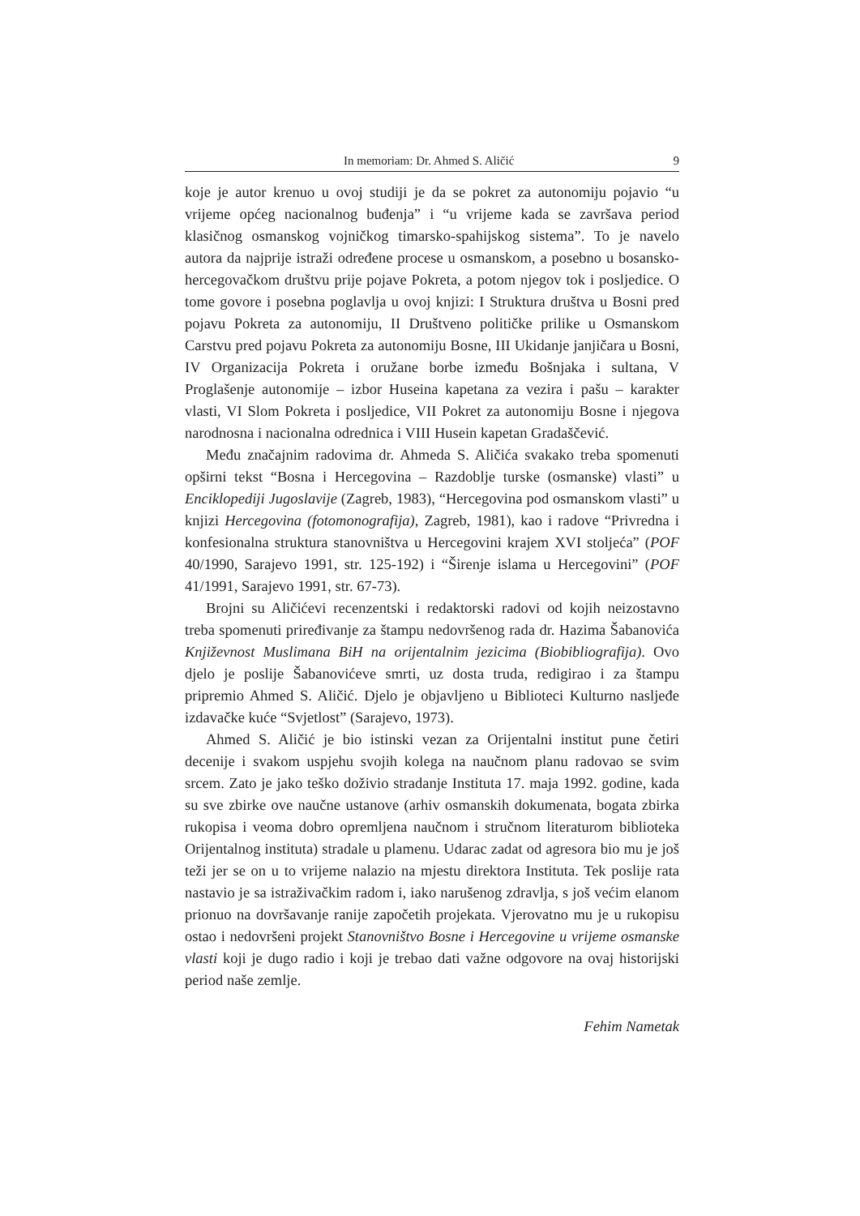In memoriam: Dr. Ahmed S. Aličić 9
koje je autor krenuo u ovoj studiji je da se pokret za autonomiju pojavio “u vrijeme općeg nacionalnog buđenja” i “u vrijeme kada se završava period klasičnog osmanskog vojničkog timarsko-spahijskog sistema”. To je navelo autora da najprije istraži određene procese u osmanskom, a posebno u bosansko-hercegovačkom društvu prije pojave Pokreta, a potom njegov tok i posljedice. O tome govore i posebna poglavlja u ovoj knjizi: I Struktura društva u Bosni pred pojavu Pokreta za autonomiju, II Društveno političke prilike u Osmanskom Carstvu pred pojavu Pokreta za autonomiju Bosne, III Ukidanje janjičara u Bosni, IV Organizacija Pokreta i oružane borbe između Bošnjaka i sultana, V Proglašenje autonomije – izbor Huseina kapetana za vezira i pašu – karakter vlasti, VI Slom Pokreta i posljedice, VII Pokret za autonomiju Bosne i njegova narodnosna i nacionalna odrednica i VIII Husein kapetan Gradaščević.
Među značajnim radovima dr. Ahmeda S. Aličića svakako treba spomenuti opširni tekst “Bosna i Hercegovina – Razdoblje turske (osmanske) vlasti” u Enciklopediji Jugoslavije (Zagreb, 1983), “Hercegovina pod osmanskom vlasti” u knjizi Hercegovina (fotomonografija), Zagreb, 1981), kao i radove “Privredna i konfesionalna struktura stanovništva u Hercegovini krajem XVI stoljeća” (POF 40/1990, Sarajevo 1991, str. 125-192) i “Širenje islama u Hercegovini” (POF 41/1991, Sarajevo 1991, str. 67-73).
Brojni su Aličićevi recenzentski i redaktorski radovi od kojih neizostavno treba spomenuti priređivanje za štampu nedovršenog rada dr. Hazima Šabanovića Književnost Muslimana BiH na orijentalnim jezicima (Biobibliografija). Ovo djelo je poslije Šabanovićeve smrti, uz dosta truda, redigirao i za štampu pripremio Ahmed S. Aličić. Djelo je objavljeno u Biblioteci Kulturno nasljeđe izdavačke kuće “Svjetlost” (Sarajevo, 1973).
Ahmed S. Aličić je bio istinski vezan za Orijentalni institut pune četiri decenije i svakom uspjehu svojih kolega na naučnom planu radovao se svim srcem. Zato je jako teško doživio stradanje Instituta 17. maja 1992. godine, kada su sve zbirke ove naučne ustanove (arhiv osmanskih dokumenata, bogata zbirka rukopisa i veoma dobro opremljena naučnom i stručnom literaturom biblioteka Orijentalnog instituta) stradale u plamenu. Udarac zadat od agresora bio mu je još teži jer se on u to vrijeme nalazio na mjestu direktora Instituta. Tek poslije rata nastavio je sa istraživačkim radom i, iako narušenog zdravlja, s još većim elanom prionuo na dovršavanje ranije započetih projekata. Vjerovatno mu je u rukopisu ostao i nedovršeni projekt Stanovništvo Bosne i Hercegovine u vrijeme osmanske vlasti koji je dugo radio i koji je trebao dati važne odgovore na ovaj historijski period naše zemlje.
Fehim Nametak